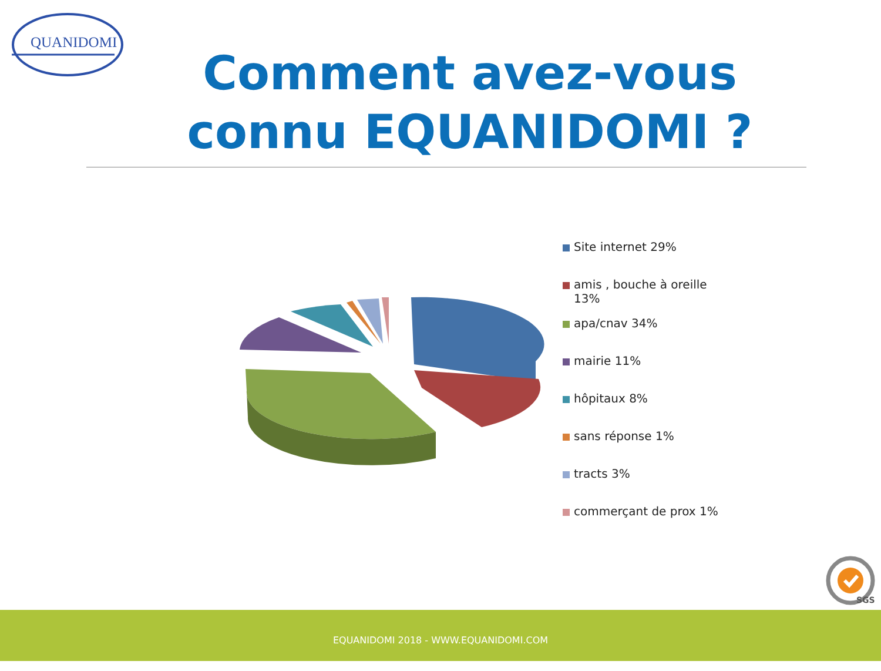QUANIDOMI
Comment avez-vous connu EQUANIDOMI ?
Site internet 29%
amis , bouche à oreille
13%
apa/cnav 34%
mairie 11%
hôpitaux 8%
sans réponse 1%
tracts 3%
commerçant de prox 1%
SGS
EQUANIDOMI 2018 - WWW.EQUANIDOMI.COM